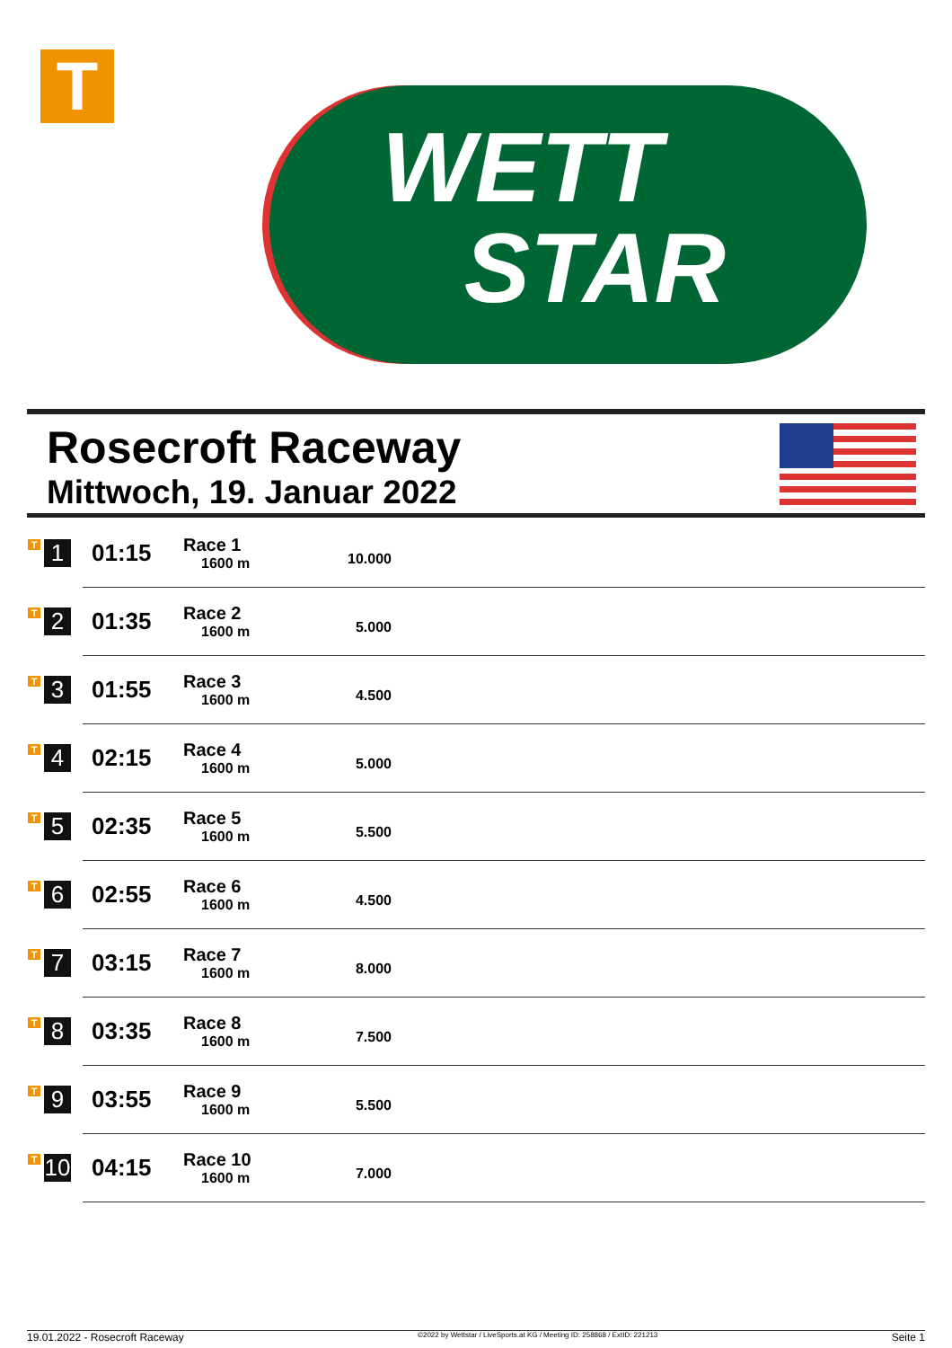T
WETT
STAR
Rosecroft Raceway
Mittwoch, 19. Januar 2022
| T 1 | 01:15 | Race 1 1600 m | 10.000 | |
| T 2 | 01:35 | Race 2 1600 m | 5.000 | |
| T 3 | 01:55 | Race 3 1600 m | 4.500 | |
| T 4 | 02:15 | Race 4 1600 m | 5.000 | |
| T 5 | 02:35 | Race 5 1600 m | 5.500 | |
| T 6 | 02:55 | Race 6 1600 m | 4.500 | |
| T 7 | 03:15 | Race 7 1600 m | 8.000 | |
| T 8 | 03:35 | Race 8 1600 m | 7.500 | |
| T 9 | 03:55 | Race 9 1600 m | 5.500 | |
| T 10 | 04:15 | Race 10 1600 m | 7.000 | |
19.01.2022 - Rosecroft Raceway ©2022 by Wettstar / LiveSports.at KG / Meeting ID: 258868 / ExtID: 221213 Seite 1